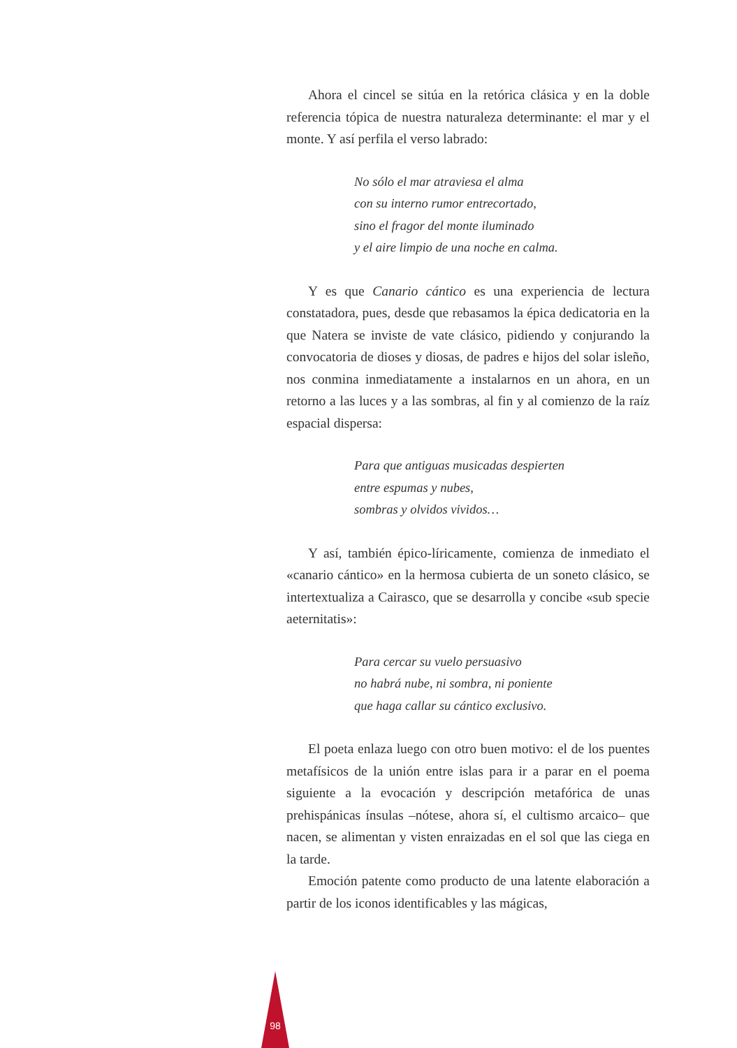Ahora el cincel se sitúa en la retórica clásica y en la doble referencia tópica de nuestra naturaleza determinante: el mar y el monte. Y así perfila el verso labrado:
No sólo el mar atraviesa el alma
con su interno rumor entrecortado,
sino el fragor del monte iluminado
y el aire limpio de una noche en calma.
Y es que Canario cántico es una experiencia de lectura constatadora, pues, desde que rebasamos la épica dedicatoria en la que Natera se inviste de vate clásico, pidiendo y conjurando la convocatoria de dioses y diosas, de padres e hijos del solar isleño, nos conmina inmediatamente a instalarnos en un ahora, en un retorno a las luces y a las sombras, al fin y al comienzo de la raíz espacial dispersa:
Para que antiguas musicadas despierten
entre espumas y nubes,
sombras y olvidos vividos…
Y así, también épico-líricamente, comienza de inmediato el «canario cántico» en la hermosa cubierta de un soneto clásico, se intertextualiza a Cairasco, que se desarrolla y concibe «sub specie aeternitatis»:
Para cercar su vuelo persuasivo
no habrá nube, ni sombra, ni poniente
que haga callar su cántico exclusivo.
El poeta enlaza luego con otro buen motivo: el de los puentes metafísicos de la unión entre islas para ir a parar en el poema siguiente a la evocación y descripción metafórica de unas prehispánicas ínsulas –nótese, ahora sí, el cultismo arcaico– que nacen, se alimentan y visten enraizadas en el sol que las ciega en la tarde.
Emoción patente como producto de una latente elaboración a partir de los iconos identificables y las mágicas,
98